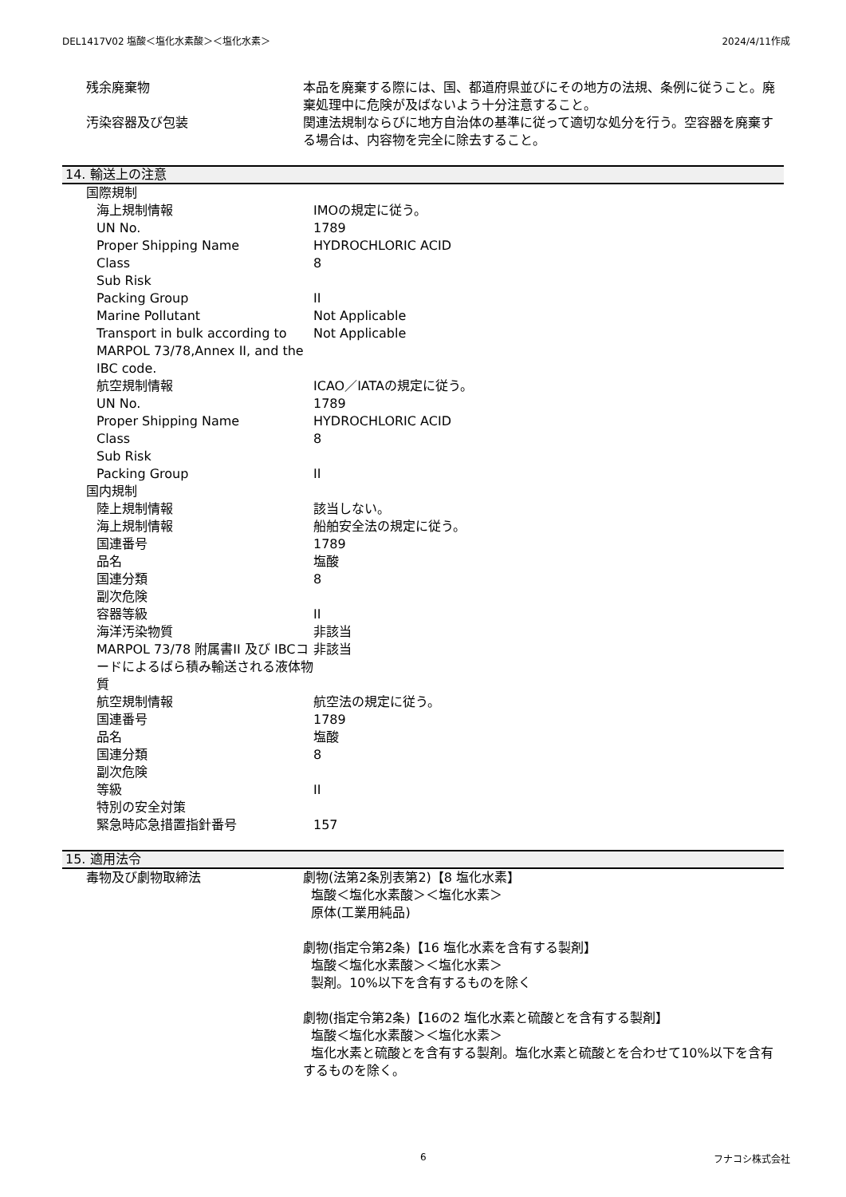DEL1417V02 塩酸＜塩化水素酸＞＜塩化水素＞ 2024/4/11作成
| 残余廃棄物 | 本品を廃棄する際には、国、都道府県並びにその地方の法規、条例に従うこと。廃棄処理中に危険が及ばないよう十分注意すること。 |
| 汚染容器及び包装 | 関連法規制ならびに地方自治体の基準に従って適切な処分を行う。空容器を廃棄する場合は、内容物を完全に除去すること。 |
14. 輸送上の注意
| 国際規制 | |
| 海上規制情報 | IMOの規定に従う。 |
| UN No. | 1789 |
| Proper Shipping Name | HYDROCHLORIC ACID |
| Class | 8 |
| Sub Risk | |
| Packing Group | II |
| Marine Pollutant | Not Applicable |
| Transport in bulk according to MARPOL 73/78,Annex II, and the IBC code. | Not Applicable |
| 航空規制情報 | ICAO／IATAの規定に従う。 |
| UN No. | 1789 |
| Proper Shipping Name | HYDROCHLORIC ACID |
| Class | 8 |
| Sub Risk | |
| Packing Group | II |
| 国内規制 | |
| 陸上規制情報 | 該当しない。 |
| 海上規制情報 | 船舶安全法の規定に従う。 |
| 国連番号 | 1789 |
| 品名 | 塩酸 |
| 国連分類 | 8 |
| 副次危険 | |
| 容器等級 | II |
| 海洋汚染物質 | 非該当 |
| MARPOL 73/78 附属書II 及び IBCコードによるばら積み輸送される液体物質 | 非該当 |
| 航空規制情報 | 航空法の規定に従う。 |
| 国連番号 | 1789 |
| 品名 | 塩酸 |
| 国連分類 | 8 |
| 副次危険 | |
| 等級 | II |
| 特別の安全対策 | |
| 緊急時応急措置指針番号 | 157 |
15. 適用法令
| 毒物及び劇物取締法 | 劇物(法第2条別表第2)【8 塩化水素】 塩酸＜塩化水素酸＞＜塩化水素＞ 原体(工業用純品) 劇物(指定令第2条)【16 塩化水素を含有する製剤】 塩酸＜塩化水素酸＞＜塩化水素＞ 製剤。10%以下を含有するものを除く 劇物(指定令第2条)【16の2 塩化水素と硫酸とを含有する製剤】 塩酸＜塩化水素酸＞＜塩化水素＞ 塩化水素と硫酸とを含有する製剤。塩化水素と硫酸とを合わせて10%以下を含有するものを除く。 |
6 フナコシ株式会社